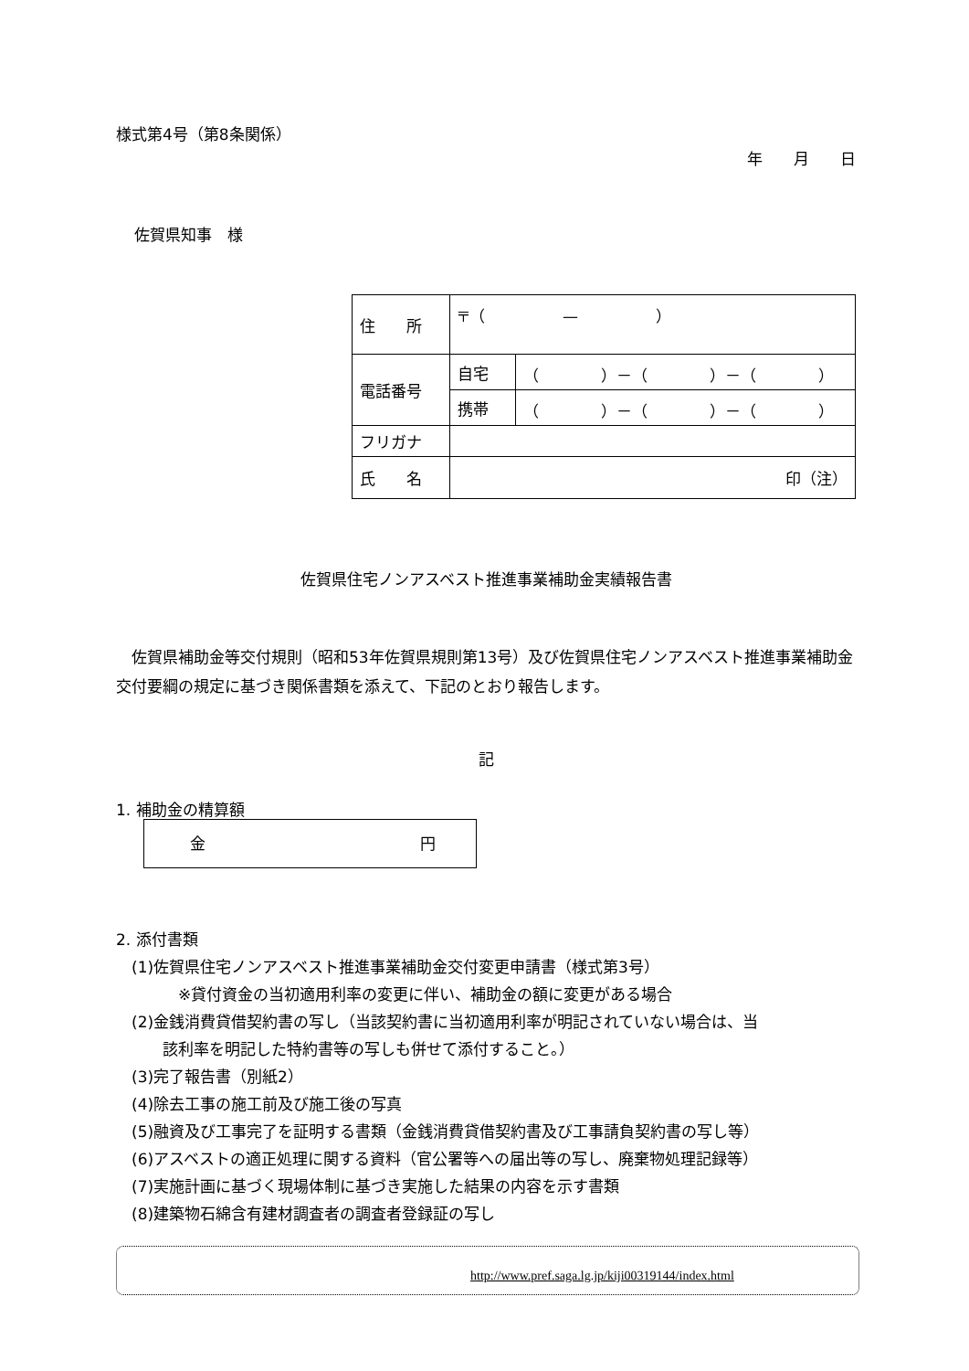様式第4号（第8条関係）
年　　月　　日
佐賀県知事　様
| 住 所 | 〒（ — ） | |
| 電話番号 | 自宅 | （ ）－（ ）－（ ） |
| | 携帯 | （ ）－（ ）－（ ） |
| フリガナ | | |
| 氏 名 | 印（注） | |
佐賀県住宅ノンアスベスト推進事業補助金実績報告書
　佐賀県補助金等交付規則（昭和53年佐賀県規則第13号）及び佐賀県住宅ノンアスベスト推進事業補助金交付要綱の規定に基づき関係書類を添えて、下記のとおり報告します。
記
1. 補助金の精算額
金 円
2. 添付書類
　(1)佐賀県住宅ノンアスベスト推進事業補助金交付変更申請書（様式第3号）
　　　　※貸付資金の当初適用利率の変更に伴い、補助金の額に変更がある場合
　(2)金銭消費貸借契約書の写し（当該契約書に当初適用利率が明記されていない場合は、当
　　　該利率を明記した特約書等の写しも併せて添付すること。）
　(3)完了報告書（別紙2）
　(4)除去工事の施工前及び施工後の写真
　(5)融資及び工事完了を証明する書類（金銭消費貸借契約書及び工事請負契約書の写し等）
　(6)アスベストの適正処理に関する資料（官公署等への届出等の写し、廃棄物処理記録等）
　(7)実施計画に基づく現場体制に基づき実施した結果の内容を示す書類
　(8)建築物石綿含有建材調査者の調査者登録証の写し
http://www.pref.saga.lg.jp/kiji00319144/index.html